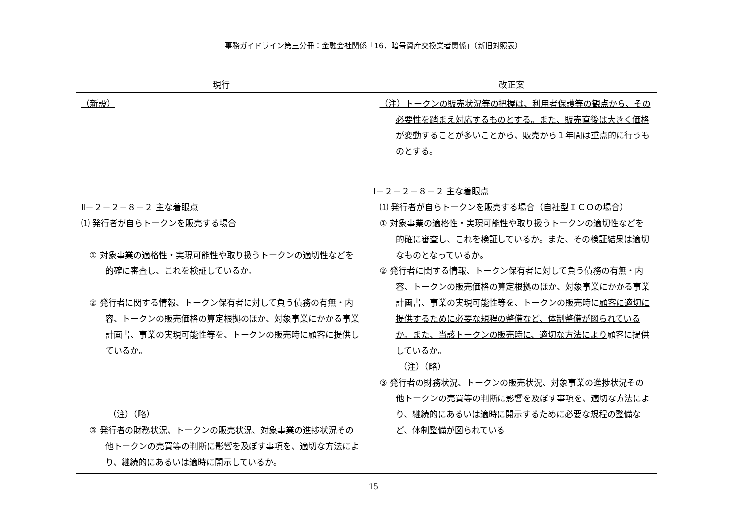事務ガイドライン第三分冊：金融会社関係「16．暗号資産交換業者関係」（新旧対照表）
| 現行 | 改正案 |
| --- | --- |
| （新設） Ⅱ－２－２－８－２ 主な着眼点 ⑴ 発行者が自らトークンを販売する場合 ① 対象事業の適格性・実現可能性や取り扱うトークンの適切性などを的確に審査し、これを検証しているか。 ② 発行者に関する情報、トークン保有者に対して負う債務の有無・内容、トークンの販売価格の算定根拠のほか、対象事業にかかる事業計画書、事業の実現可能性等を、トークンの販売時に顧客に提供しているか。 （注）（略） ③ 発行者の財務状況、トークンの販売状況、対象事業の進捗状況その他トークンの売買等の判断に影響を及ぼす事項を、適切な方法により、継続的にあるいは適時に開示しているか。 | （注）トークンの販売状況等の把握は、利用者保護等の観点から、その必要性を踏まえ対応するものとする。また、販売直後は大きく価格が変動することが多いことから、販売から１年間は重点的に行うものとする。 Ⅱ－２－２－８－２ 主な着眼点 ⑴ 発行者が自らトークンを販売する場合 （自社型ＩＣＯの場合） ① 対象事業の適格性・実現可能性や取り扱うトークンの適切性などを的確に審査し、これを検証しているか。 また、その検証結果は適切なものとなっているか。 ② 発行者に関する情報、トークン保有者に対して負う債務の有無・内容、トークンの販売価格の算定根拠のほか、対象事業にかかる事業計画書、事業の実現可能性等を、トークンの販売時に 顧客に適切に提供するために必要な規程の整備など、体制整備が図られているか。また、当該トークンの販売時に、適切な方法により 顧客に提供しているか。 （注）（略） ③ 発行者の財務状況、トークンの販売状況、対象事業の進捗状況その他トークンの売買等の判断に影響を及ぼす事項を、 適切な方法により、継続的にあるいは適時に開示するために必要な規程の整備など、体制整備が図られている |
15